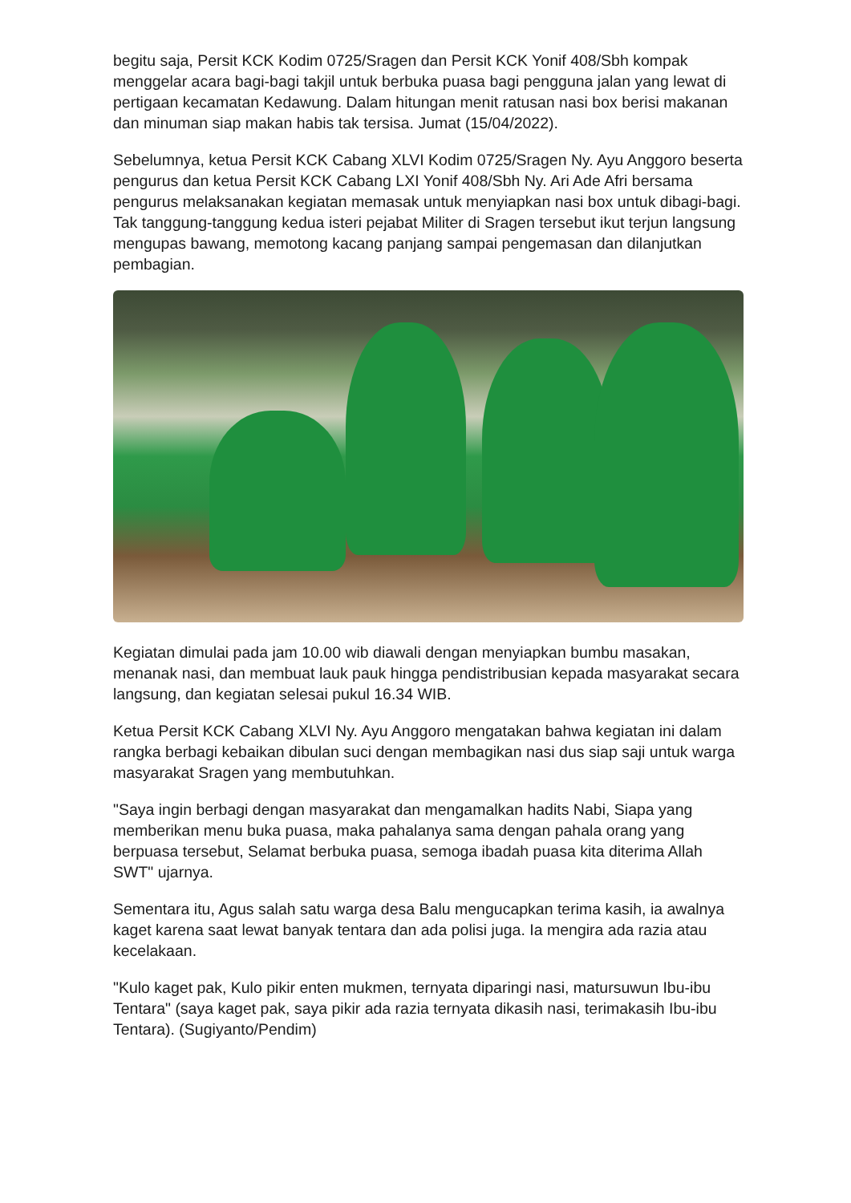begitu saja, Persit KCK Kodim 0725/Sragen dan Persit KCK Yonif 408/Sbh kompak menggelar acara bagi-bagi takjil untuk berbuka puasa bagi pengguna jalan yang lewat di pertigaan kecamatan Kedawung. Dalam hitungan menit ratusan nasi box berisi makanan dan minuman siap makan habis tak tersisa. Jumat (15/04/2022).
Sebelumnya, ketua Persit KCK Cabang XLVI Kodim 0725/Sragen Ny. Ayu Anggoro beserta pengurus dan ketua Persit KCK Cabang LXI Yonif 408/Sbh Ny. Ari Ade Afri bersama pengurus melaksanakan kegiatan memasak untuk menyiapkan nasi box untuk dibagi-bagi. Tak tanggung-tanggung kedua isteri pejabat Militer di Sragen tersebut ikut terjun langsung mengupas bawang, memotong kacang panjang sampai pengemasan dan dilanjutkan pembagian.
Kegiatan dimulai pada jam 10.00 wib diawali dengan menyiapkan bumbu masakan, menanak nasi, dan membuat lauk pauk hingga pendistribusian kepada masyarakat secara langsung, dan kegiatan selesai pukul 16.34 WIB.
Ketua Persit KCK Cabang XLVI Ny. Ayu Anggoro mengatakan bahwa kegiatan ini dalam rangka berbagi kebaikan dibulan suci dengan membagikan nasi dus siap saji untuk warga masyarakat Sragen yang membutuhkan.
"Saya ingin berbagi dengan masyarakat dan mengamalkan hadits Nabi, Siapa yang memberikan menu buka puasa, maka pahalanya sama dengan pahala orang yang berpuasa tersebut, Selamat berbuka puasa, semoga ibadah puasa kita diterima Allah SWT" ujarnya.
Sementara itu, Agus salah satu warga desa Balu mengucapkan terima kasih, ia awalnya kaget karena saat lewat banyak tentara dan ada polisi juga. Ia mengira ada razia atau kecelakaan.
"Kulo kaget pak, Kulo pikir enten mukmen, ternyata diparingi nasi, matursuwun Ibu-ibu Tentara" (saya kaget pak, saya pikir ada razia ternyata dikasih nasi, terimakasih Ibu-ibu Tentara). (Sugiyanto/Pendim)